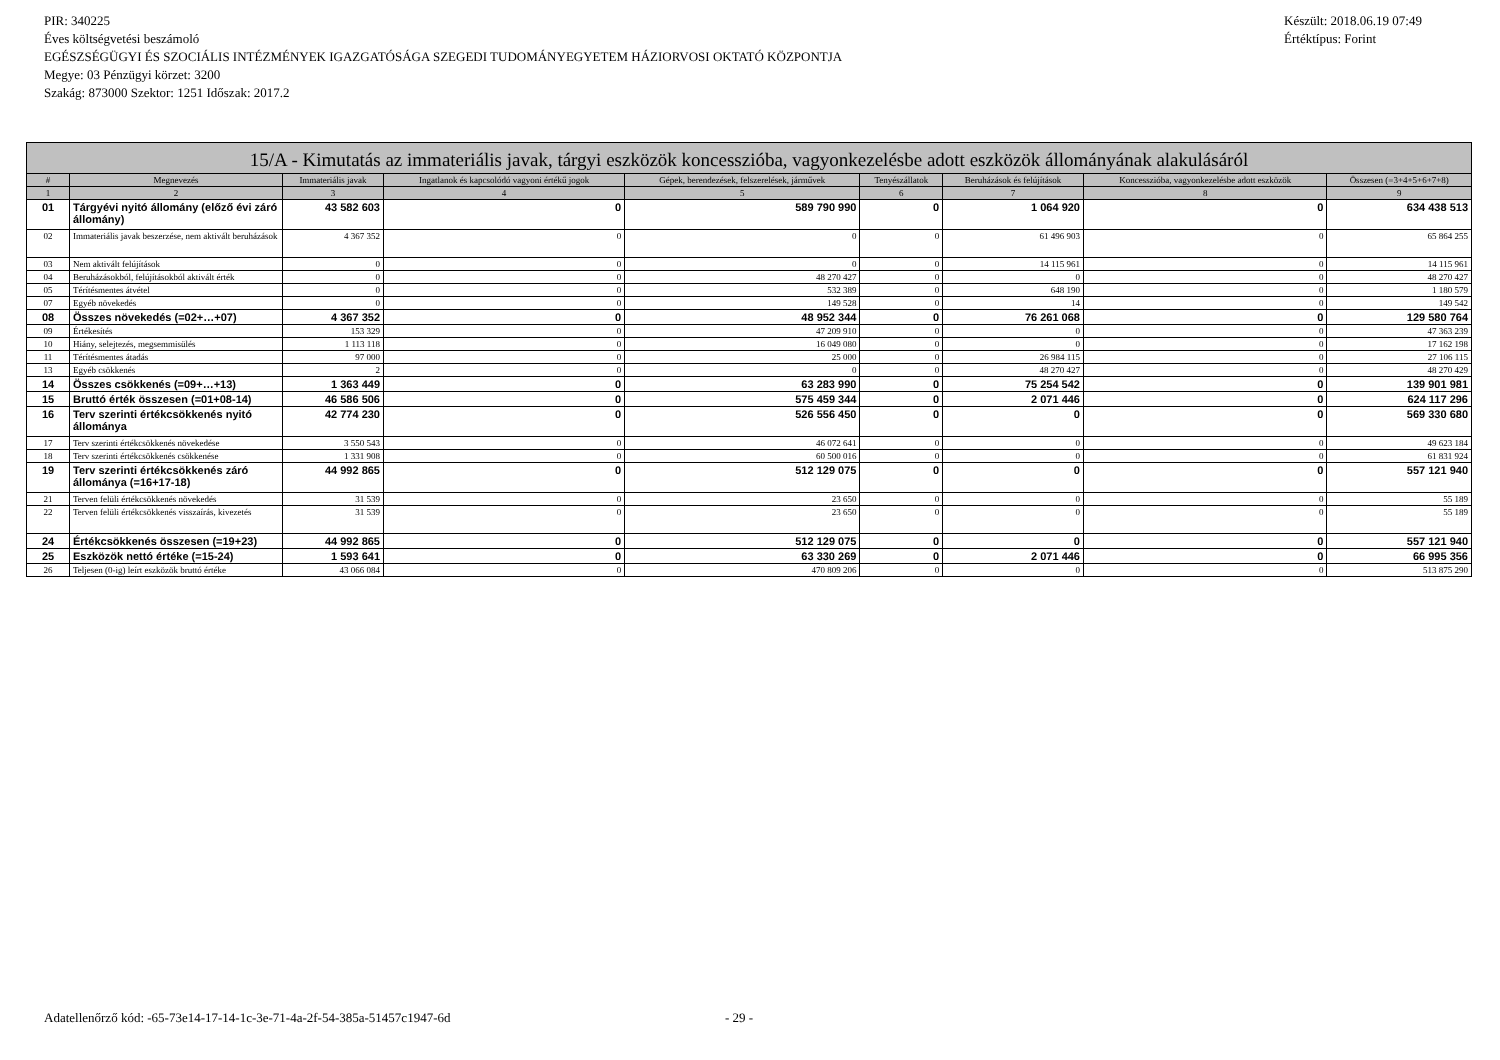Készült: 2018.06.19 07:49
Értéktípus: Forint
PIR: 340225
Éves költségvetési beszámoló
EGÉSZSÉGÜGYI ÉS SZOCIÁLIS INTÉZMÉNYEK IGAZGATÓSÁGA SZEGEDI TUDOMÁNYEGYETEM HÁZIORVOSI OKTATÓ KÖZPONTJA
Megye: 03 Pénzügyi körzet: 3200
Szakág: 873000 Szektor: 1251 Időszak: 2017.2
| 15/A - Kimutatás az immateriális javak, tárgyi eszközök koncesszióba, vagyonkezelésbe adott eszközök állományának alakulásáról | | | | | | | | |
| --- | --- | --- | --- | --- | --- | --- | --- | --- |
| # | Megnevezés | Immateriális javak | Ingatlanok és kapcsolódó vagyoni értékű jogok | Gépek, berendezések, felszerelések, járművek | Tenyészállatok | Beruházások és felújítások | Koncesszióba, vagyonkezelésbe adott eszközök | Összesen (=3+4+5+6+7+8) |
| 1 | 2 | 3 | 4 | 5 | 6 | 7 | 8 | 9 |
| 01 | Tárgyévi nyitó állomány (előző évi záró állomány) | 43 582 603 | 0 | 589 790 990 | 0 | 1 064 920 | 0 | 634 438 513 |
| 02 | Immateriális javak beszerzése, nem aktivált beruházások | 4 367 352 | 0 | 0 | 0 | 61 496 903 | 0 | 65 864 255 |
| 03 | Nem aktivált felújítások | 0 | 0 | 0 | 0 | 14 115 961 | 0 | 14 115 961 |
| 04 | Beruházásokból, felújításokból aktivált érték | 0 | 0 | 48 270 427 | 0 | 0 | 0 | 48 270 427 |
| 05 | Térítésmentes átvétel | 0 | 0 | 532 389 | 0 | 648 190 | 0 | 1 180 579 |
| 07 | Egyéb növekedés | 0 | 0 | 149 528 | 0 | 14 | 0 | 149 542 |
| 08 | Összes növekedés (=02+…+07) | 4 367 352 | 0 | 48 952 344 | 0 | 76 261 068 | 0 | 129 580 764 |
| 09 | Értékesítés | 153 329 | 0 | 47 209 910 | 0 | 0 | 0 | 47 363 239 |
| 10 | Hiány, selejtezés, megsemmisülés | 1 113 118 | 0 | 16 049 080 | 0 | 0 | 0 | 17 162 198 |
| 11 | Térítésmentes átadás | 97 000 | 0 | 25 000 | 0 | 26 984 115 | 0 | 27 106 115 |
| 13 | Egyéb csökkenés | 2 | 0 | 0 | 0 | 48 270 427 | 0 | 48 270 429 |
| 14 | Összes csökkenés (=09+…+13) | 1 363 449 | 0 | 63 283 990 | 0 | 75 254 542 | 0 | 139 901 981 |
| 15 | Bruttó érték összesen (=01+08-14) | 46 586 506 | 0 | 575 459 344 | 0 | 2 071 446 | 0 | 624 117 296 |
| 16 | Terv szerinti értékcsökkenés nyitó állománya | 42 774 230 | 0 | 526 556 450 | 0 | 0 | 0 | 569 330 680 |
| 17 | Terv szerinti értékcsökkenés növekedése | 3 550 543 | 0 | 46 072 641 | 0 | 0 | 0 | 49 623 184 |
| 18 | Terv szerinti értékcsökkenés csökkenése | 1 331 908 | 0 | 60 500 016 | 0 | 0 | 0 | 61 831 924 |
| 19 | Terv szerinti értékcsökkenés záró állománya (=16+17-18) | 44 992 865 | 0 | 512 129 075 | 0 | 0 | 0 | 557 121 940 |
| 21 | Terven felüli értékcsökkenés növekedés | 31 539 | 0 | 23 650 | 0 | 0 | 0 | 55 189 |
| 22 | Terven felüli értékcsökkenés visszaírás, kivezetés | 31 539 | 0 | 23 650 | 0 | 0 | 0 | 55 189 |
| 24 | Értékcsökkenés összesen (=19+23) | 44 992 865 | 0 | 512 129 075 | 0 | 0 | 0 | 557 121 940 |
| 25 | Eszközök nettó értéke (=15-24) | 1 593 641 | 0 | 63 330 269 | 0 | 2 071 446 | 0 | 66 995 356 |
| 26 | Teljesen (0-ig) leírt eszközök bruttó értéke | 43 066 084 | 0 | 470 809 206 | 0 | 0 | 0 | 513 875 290 |
Adatellenőrző kód: -65-73e14-17-14-1c-3e-71-4a-2f-54-385a-51457c1947-6d
- 29 -